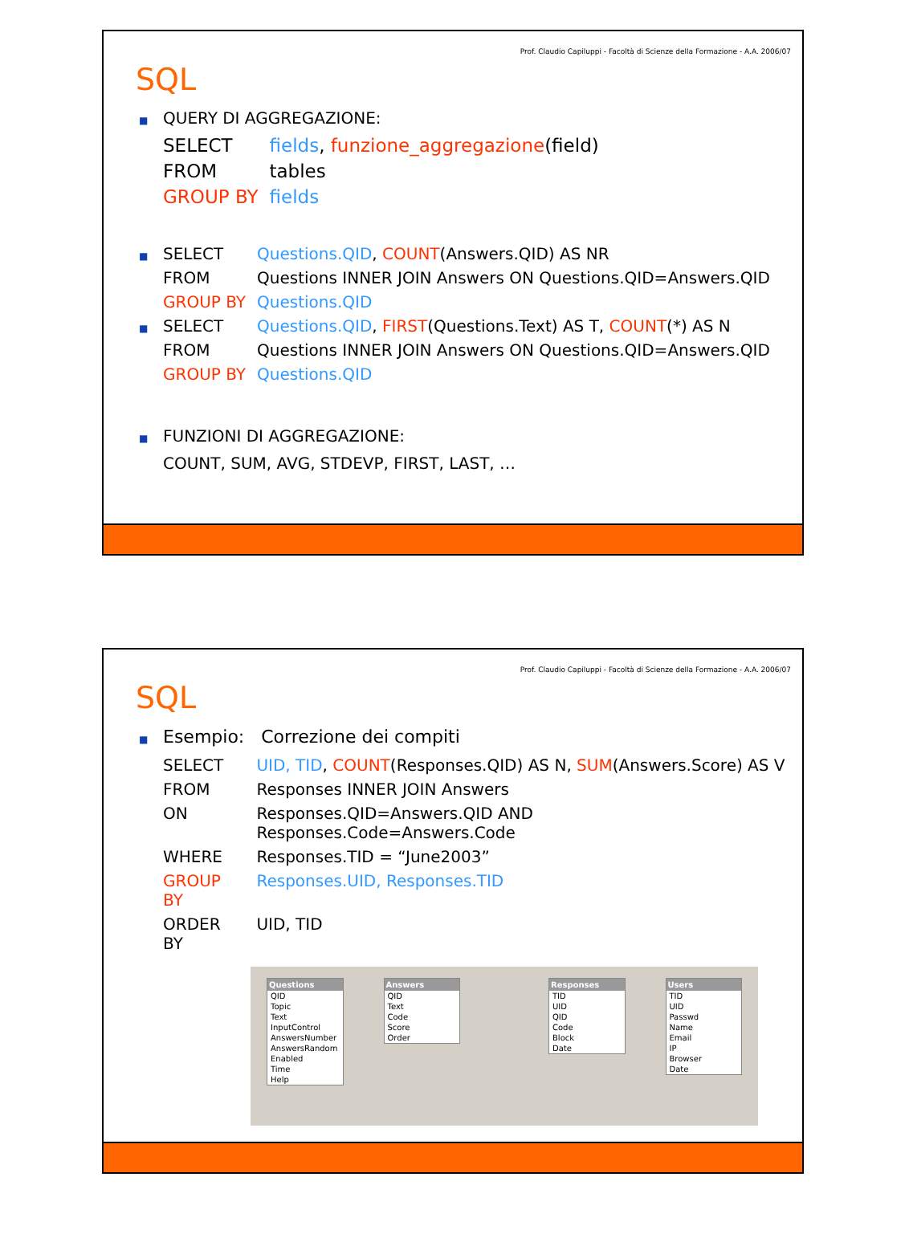Prof. Claudio Capiluppi - Facoltà di Scienze della Formazione - A.A. 2006/07
SQL
■ QUERY DI AGGREGAZIONE:
| SELECT | fields , funzione_aggregazione (field) |
| FROM | tables |
| GROUP BY | fields |
| ■ SELECT | Questions.QID , COUNT (Answers.QID) AS NR |
| FROM | Questions INNER JOIN Answers ON Questions.QID=Answers.QID |
| GROUP BY | Questions.QID |
| ■ SELECT | Questions.QID , FIRST (Questions.Text) AS T, COUNT (*) AS N |
| FROM | Questions INNER JOIN Answers ON Questions.QID=Answers.QID |
| GROUP BY | Questions.QID |
■ FUNZIONI DI AGGREGAZIONE:
COUNT, SUM, AVG, STDEVP, FIRST, LAST, …
Prof. Claudio Capiluppi - Facoltà di Scienze della Formazione - A.A. 2006/07
SQL
■ Esempio: Correzione dei compiti
| SELECT | UID, TID , COUNT (Responses.QID) AS N, SUM (Answers.Score) AS V |
| FROM | Responses INNER JOIN Answers |
| ON | Responses.QID=Answers.QID AND Responses.Code=Answers.Code |
| WHERE | Responses.TID = “June2003” |
| GROUP BY | Responses.UID, Responses.TID |
| ORDER BY | UID, TID |
Questions
QID
Topic
Text
InputControl
AnswersNumber
AnswersRandom
Enabled
Time
Help
Answers
QID
Text
Code
Score
Order
Responses
TID
UID
QID
Code
Block
Date
Users
TID
UID
Passwd
Name
Email
IP
Browser
Date